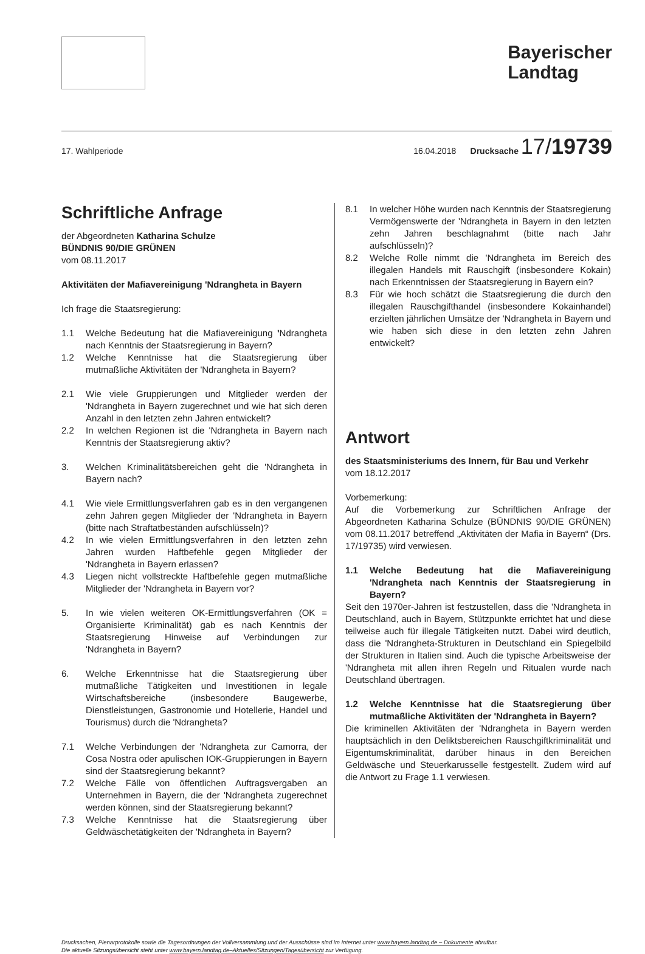Bayerischer
Landtag
17. Wahlperiode 16.04.2018 Drucksache 17/19739
Schriftliche Anfrage
der Abgeordneten Katharina Schulze
BÜNDNIS 90/DIE GRÜNEN
vom 08.11.2017
Aktivitäten der Mafiavereinigung 'Ndrangheta in Bayern
Ich frage die Staatsregierung:
1.1 Welche Bedeutung hat die Mafiavereinigung 'Ndrangheta nach Kenntnis der Staatsregierung in Bayern?
1.2 Welche Kenntnisse hat die Staatsregierung über mutmaßliche Aktivitäten der 'Ndrangheta in Bayern?
2.1 Wie viele Gruppierungen und Mitglieder werden der 'Ndrangheta in Bayern zugerechnet und wie hat sich deren Anzahl in den letzten zehn Jahren entwickelt?
2.2 In welchen Regionen ist die 'Ndrangheta in Bayern nach Kenntnis der Staatsregierung aktiv?
3. Welchen Kriminalitätsbereichen geht die 'Ndrangheta in Bayern nach?
4.1 Wie viele Ermittlungsverfahren gab es in den vergangenen zehn Jahren gegen Mitglieder der 'Ndrangheta in Bayern (bitte nach Straftatbeständen aufschlüsseln)?
4.2 In wie vielen Ermittlungsverfahren in den letzten zehn Jahren wurden Haftbefehle gegen Mitglieder der 'Ndrangheta in Bayern erlassen?
4.3 Liegen nicht vollstreckte Haftbefehle gegen mutmaßliche Mitglieder der 'Ndrangheta in Bayern vor?
5. In wie vielen weiteren OK-Ermittlungsverfahren (OK = Organisierte Kriminalität) gab es nach Kenntnis der Staatsregierung Hinweise auf Verbindungen zur 'Ndrangheta in Bayern?
6. Welche Erkenntnisse hat die Staatsregierung über mutmaßliche Tätigkeiten und Investitionen in legale Wirtschaftsbereiche (insbesondere Baugewerbe, Dienstleistungen, Gastronomie und Hotellerie, Handel und Tourismus) durch die 'Ndrangheta?
7.1 Welche Verbindungen der 'Ndrangheta zur Camorra, der Cosa Nostra oder apulischen IOK-Gruppierungen in Bayern sind der Staatsregierung bekannt?
7.2 Welche Fälle von öffentlichen Auftragsvergaben an Unternehmen in Bayern, die der 'Ndrangheta zugerechnet werden können, sind der Staatsregierung bekannt?
7.3 Welche Kenntnisse hat die Staatsregierung über Geldwäschetätigkeiten der 'Ndrangheta in Bayern?
8.1 In welcher Höhe wurden nach Kenntnis der Staatsregierung Vermögenswerte der 'Ndrangheta in Bayern in den letzten zehn Jahren beschlagnahmt (bitte nach Jahr aufschlüsseln)?
8.2 Welche Rolle nimmt die 'Ndrangheta im Bereich des illegalen Handels mit Rauschgift (insbesondere Kokain) nach Erkenntnissen der Staatsregierung in Bayern ein?
8.3 Für wie hoch schätzt die Staatsregierung die durch den illegalen Rauschgifthandel (insbesondere Kokainhandel) erzielten jährlichen Umsätze der 'Ndrangheta in Bayern und wie haben sich diese in den letzten zehn Jahren entwickelt?
Antwort
des Staatsministeriums des Innern, für Bau und Verkehr
vom 18.12.2017
Vorbemerkung:
Auf die Vorbemerkung zur Schriftlichen Anfrage der Abgeordneten Katharina Schulze (BÜNDNIS 90/DIE GRÜNEN) vom 08.11.2017 betreffend „Aktivitäten der Mafia in Bayern“ (Drs. 17/19735) wird verwiesen.
1.1 Welche Bedeutung hat die Mafiavereinigung 'Ndrangheta nach Kenntnis der Staatsregierung in Bayern?
Seit den 1970er-Jahren ist festzustellen, dass die 'Ndrangheta in Deutschland, auch in Bayern, Stützpunkte errichtet hat und diese teilweise auch für illegale Tätigkeiten nutzt. Dabei wird deutlich, dass die 'Ndrangheta-Strukturen in Deutschland ein Spiegelbild der Strukturen in Italien sind. Auch die typische Arbeitsweise der 'Ndrangheta mit allen ihren Regeln und Ritualen wurde nach Deutschland übertragen.
1.2 Welche Kenntnisse hat die Staatsregierung über mutmaßliche Aktivitäten der 'Ndrangheta in Bayern?
Die kriminellen Aktivitäten der 'Ndrangheta in Bayern werden hauptsächlich in den Deliktsbereichen Rauschgiftkriminalität und Eigentumskriminalität, darüber hinaus in den Bereichen Geldwäsche und Steuerkarusselle festgestellt. Zudem wird auf die Antwort zu Frage 1.1 verwiesen.
Drucksachen, Plenarprotokolle sowie die Tagesordnungen der Vollversammlung und der Ausschüsse sind im Internet unter www.bayern.landtag.de – Dokumente abrufbar.
Die aktuelle Sitzungsübersicht steht unter www.bayern.landtag.de–Aktuelles/Sitzungen/Tagesübersicht zur Verfügung.